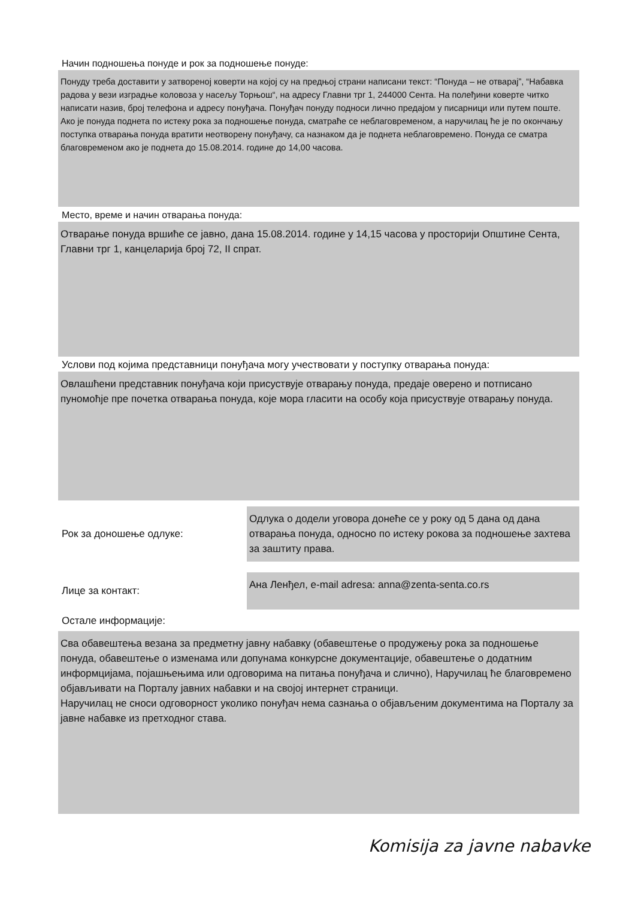Начин подношења понуде и рок за подношење понуде:
Понуду треба доставити у затвореној коверти на којој су на предњој страни написани текст: “Понуда – не отварај”, “Набавка радова у вези изградње коловоза у насељу Торњош“, на адресу Главни трг 1, 244000 Сента. На полеђини коверте читко написати назив, број телефона и адресу понуђача. Понуђач понуду подноси лично предајом у писарници или путем поште. Ако је понуда поднета по истеку рока за подношење понуда, сматраће се неблаговременом, а наручилац ће је по окончању поступка отварања понуда вратити неотворену понуђачу, са назнаком да је поднета неблаговремено. Понуда се сматра благовременом ако је поднета до 15.08.2014. године до 14,00 часова.
Место, време и начин отварања понуда:
Отварање понуда вршиће се јавно, дана 15.08.2014. године у 14,15 часова у просторији Општине Сента, Главни трг 1, канцеларија број 72, II спрат.
Услови под којима представници понуђача могу учествовати у поступку отварања понуда:
Овлашћени представник понуђача који присуствује отварању понуда, предаје оверено и потписано пуномоћје пре почетка отварања понуда, које мора гласити на особу која присуствује отварању понуда.
Рок за доношење одлуке:
Одлука о додели уговора донеће се у року од 5 дана од дана отварања понуда, односно по истеку рокова за подношење захтева за заштиту права.
Лице за контакт:
Ана Ленђел, e-mail adresa: anna@zenta-senta.co.rs
Остале информације:
Сва обавештења везана за предметну јавну набавку (обавештење о продужењу рока за подношење понуда, обавештење о изменама или допунама конкурсне документације, обавештење о додатним информцијама, појашњењима или одговорима на питања понуђача и слично), Наручилац ће благовремено објављивати на Порталу јавних набавки и на својој интернет страници.
Наручилац не сноси одговорност уколико понуђач нема сазнања о објављеним документима на Порталу за јавне набавке из претходног става.
Komisija za javne nabavke